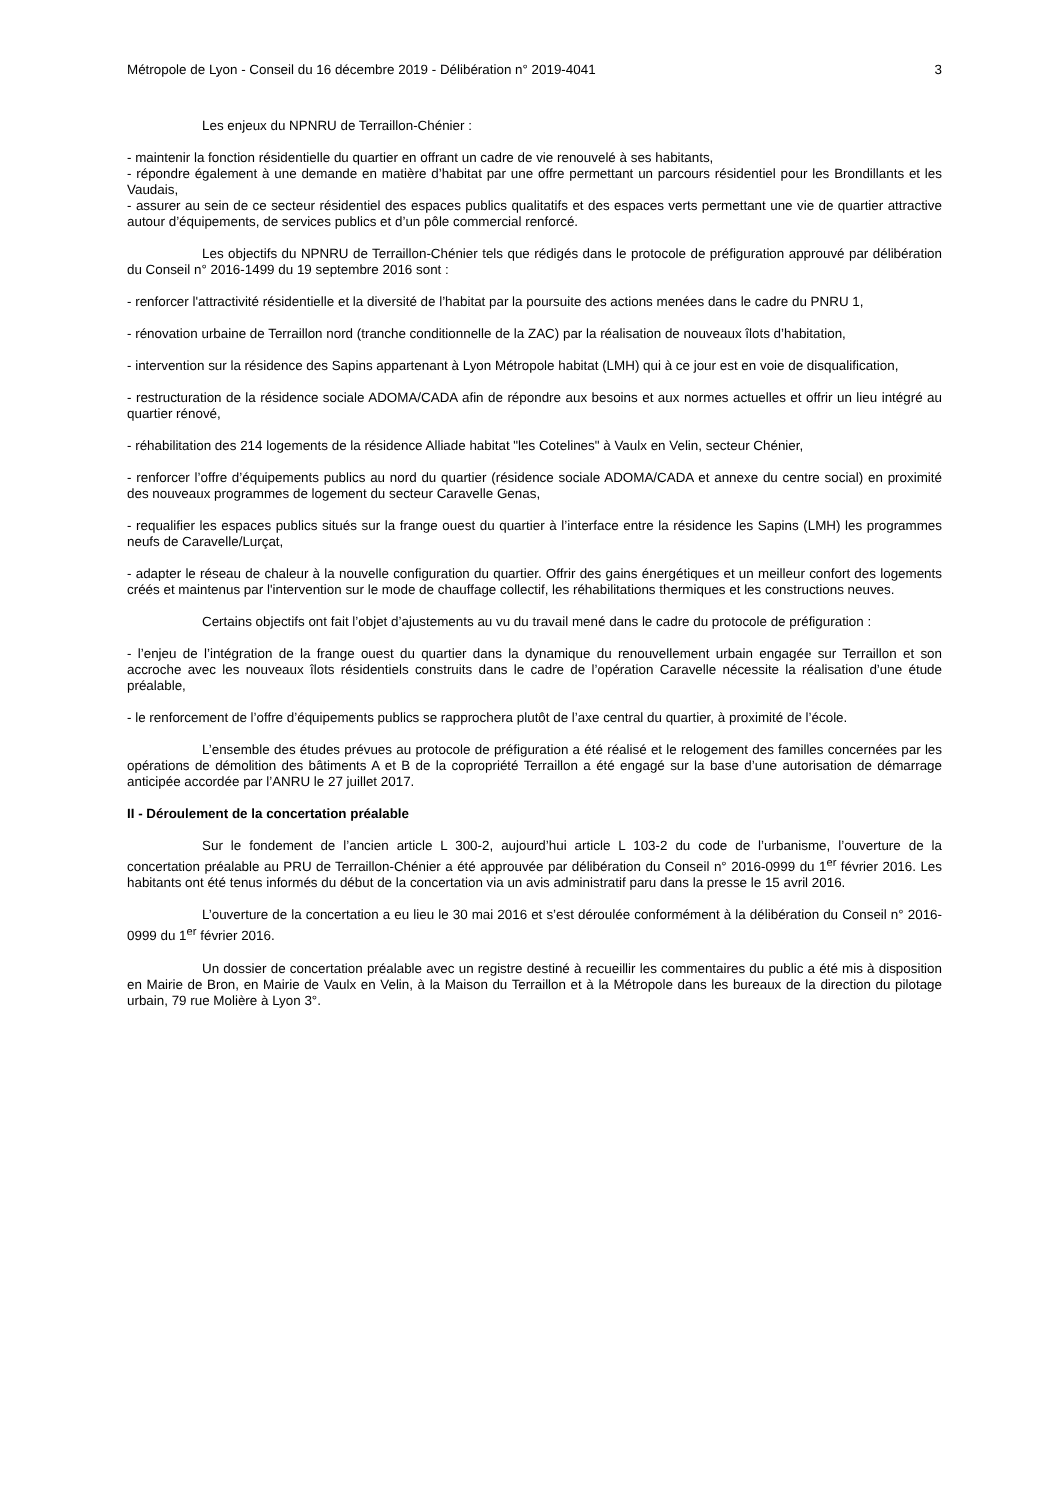Métropole de Lyon - Conseil du 16 décembre 2019 - Délibération n° 2019-4041 3
Les enjeux du NPNRU de Terraillon-Chénier :
- maintenir la fonction résidentielle du quartier en offrant un cadre de vie renouvelé à ses habitants,
- répondre également à une demande en matière d’habitat par une offre permettant un parcours résidentiel pour les Brondillants et les Vaudais,
- assurer au sein de ce secteur résidentiel des espaces publics qualitatifs et des espaces verts permettant une vie de quartier attractive autour d’équipements, de services publics et d’un pôle commercial renforcé.
Les objectifs du NPNRU de Terraillon-Chénier tels que rédigés dans le protocole de préfiguration approuvé par délibération du Conseil n° 2016-1499 du 19 septembre 2016 sont :
- renforcer l'attractivité résidentielle et la diversité de l’habitat par la poursuite des actions menées dans le cadre du PNRU 1,
- rénovation urbaine de Terraillon nord (tranche conditionnelle de la ZAC) par la réalisation de nouveaux îlots d’habitation,
- intervention sur la résidence des Sapins appartenant à Lyon Métropole habitat (LMH) qui à ce jour est en voie de disqualification,
- restructuration de la résidence sociale ADOMA/CADA afin de répondre aux besoins et aux normes actuelles et offrir un lieu intégré au quartier rénové,
- réhabilitation des 214 logements de la résidence Alliade habitat "les Cotelines" à Vaulx en Velin, secteur Chénier,
- renforcer l’offre d’équipements publics au nord du quartier (résidence sociale ADOMA/CADA et annexe du centre social) en proximité des nouveaux programmes de logement du secteur Caravelle Genas,
- requalifier les espaces publics situés sur la frange ouest du quartier à l’interface entre la résidence les Sapins (LMH) les programmes neufs de Caravelle/Lurçat,
- adapter le réseau de chaleur à la nouvelle configuration du quartier. Offrir des gains énergétiques et un meilleur confort des logements créés et maintenus par l'intervention sur le mode de chauffage collectif, les réhabilitations thermiques et les constructions neuves.
Certains objectifs ont fait l’objet d’ajustements au vu du travail mené dans le cadre du protocole de préfiguration :
- l’enjeu de l’intégration de la frange ouest du quartier dans la dynamique du renouvellement urbain engagée sur Terraillon et son accroche avec les nouveaux îlots résidentiels construits dans le cadre de l’opération Caravelle nécessite la réalisation d’une étude préalable,
- le renforcement de l’offre d’équipements publics se rapprochera plutôt de l’axe central du quartier, à proximité de l’école.
L’ensemble des études prévues au protocole de préfiguration a été réalisé et le relogement des familles concernées par les opérations de démolition des bâtiments A et B de la copropriété Terraillon a été engagé sur la base d’une autorisation de démarrage anticipée accordée par l’ANRU le 27 juillet 2017.
II - Déroulement de la concertation préalable
Sur le fondement de l’ancien article L 300-2, aujourd’hui article L 103-2 du code de l’urbanisme, l’ouverture de la concertation préalable au PRU de Terraillon-Chénier a été approuvée par délibération du Conseil n° 2016-0999 du 1<sup>er</sup> février 2016. Les habitants ont été tenus informés du début de la concertation via un avis administratif paru dans la presse le 15 avril 2016.
L’ouverture de la concertation a eu lieu le 30 mai 2016 et s’est déroulée conformément à la délibération du Conseil n° 2016-0999 du 1<sup>er</sup> février 2016.
Un dossier de concertation préalable avec un registre destiné à recueillir les commentaires du public a été mis à disposition en Mairie de Bron, en Mairie de Vaulx en Velin, à la Maison du Terraillon et à la Métropole dans les bureaux de la direction du pilotage urbain, 79 rue Molière à Lyon 3°.